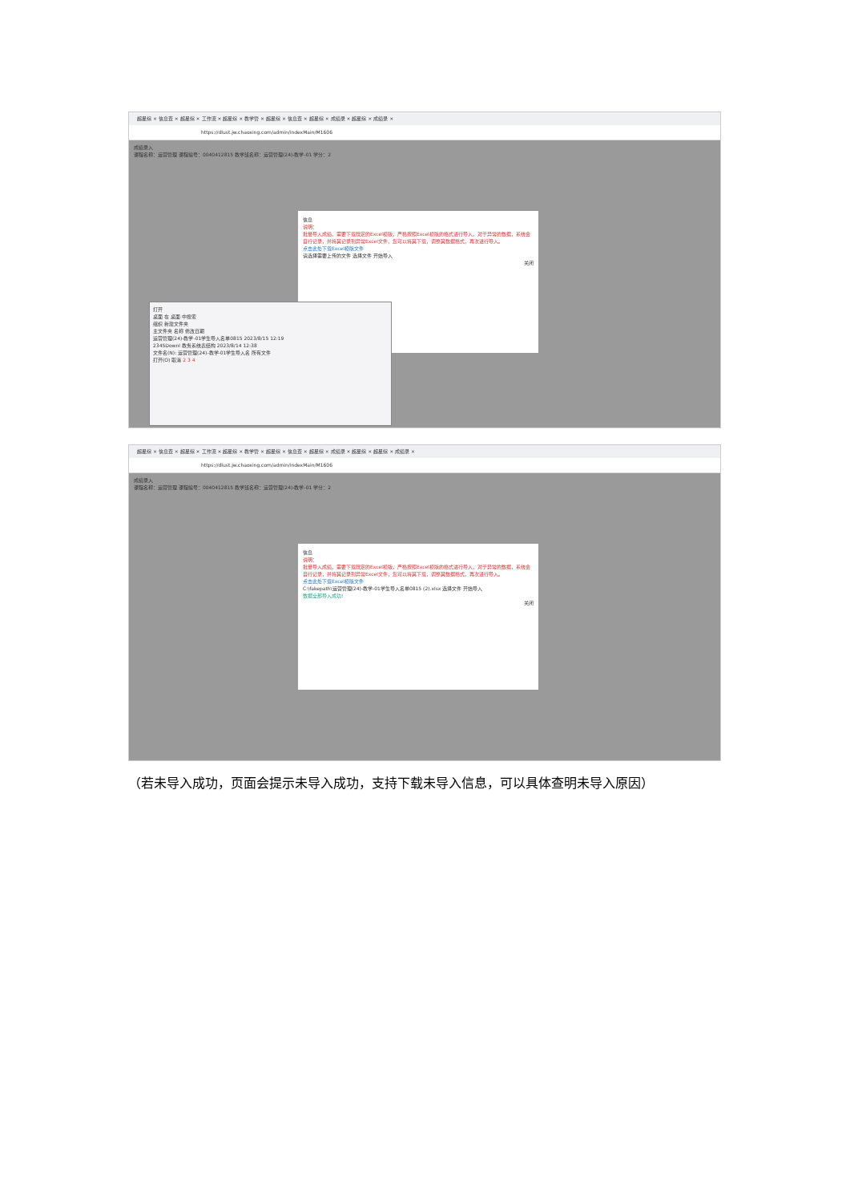超星综 × 信息查 × 超星综 × 工作流 × 超星综 × 教学管 × 超星综 × 信息查 × 超星综 × 成绩录 × 超星综 × 成绩录 ×
https://dlust.jw.chaoxing.com/admin/indexMain/M1606
成绩录入
课程名称：运营管理 课程编号：0040412815 教学班名称：运营管理(24)-教学-01 学分：2
信息
说明：
批量导入成绩，需要下载既定的Excel模版，严格按照Excel模版的格式进行导入，对于异常的数据，系统会自行记录，并将其记录到异常Excel文件，您可以将其下载，调整其数据格式，再次进行导入。
点击此处下载Excel模版文件
请选择需要上传的文件 选择文件 开始导入
关闭
打开
桌面 在 桌面 中搜索
组织 新建文件夹
主文件夹 名称 修改日期
运营管理(24)-教学-01学生导入名单0815 2023/8/15 12:19
2345Downl 教务系统表结构 2023/8/14 12:38
文件名(N): 运营管理(24)-教学-01学生导入名 所有文件
打开(O) 取消 2 3 4
超星综 × 信息查 × 超星综 × 工作流 × 超星综 × 教学管 × 超星综 × 信息查 × 超星综 × 成绩录 × 超星综 × 超星综 × 成绩录 ×
https://dlust.jw.chaoxing.com/admin/indexMain/M1606
成绩录入
课程名称：运营管理 课程编号：0040412815 教学班名称：运营管理(24)-教学-01 学分：2
信息
说明：
批量导入成绩，需要下载既定的Excel模版，严格按照Excel模版的格式进行导入，对于异常的数据，系统会自行记录，并将其记录到异常Excel文件，您可以将其下载，调整其数据格式，再次进行导入。
点击此处下载Excel模版文件
C:\fakepath\运营管理(24)-教学-01学生导入名单0815 (2).xlsx 选择文件 开始导入
数据全部导入成功!
关闭
（若未导入成功，页面会提示未导入成功，支持下载未导入信息，可以具体查明未导入原因）